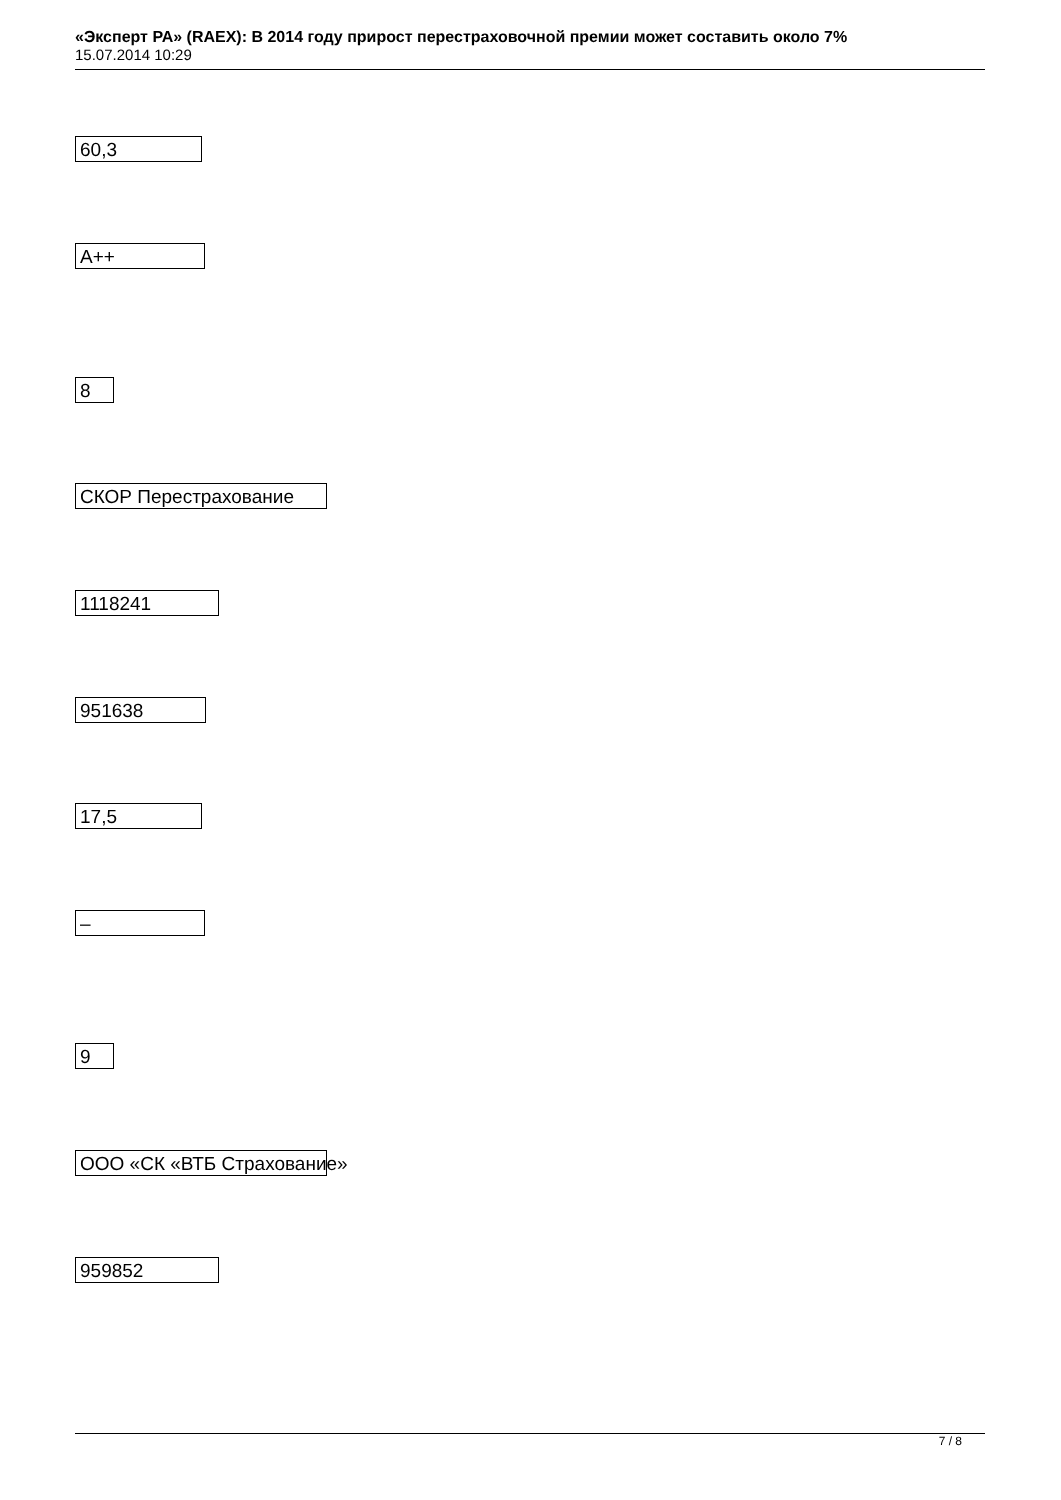«Эксперт РА» (RAEX): В 2014 году прирост перестраховочной премии может составить около 7%
15.07.2014 10:29
60,3
A++
8
СКОР Перестрахование
1118241
951638
17,5
–
9
ООО «СК «ВТБ Страхование»
959852
7 / 8